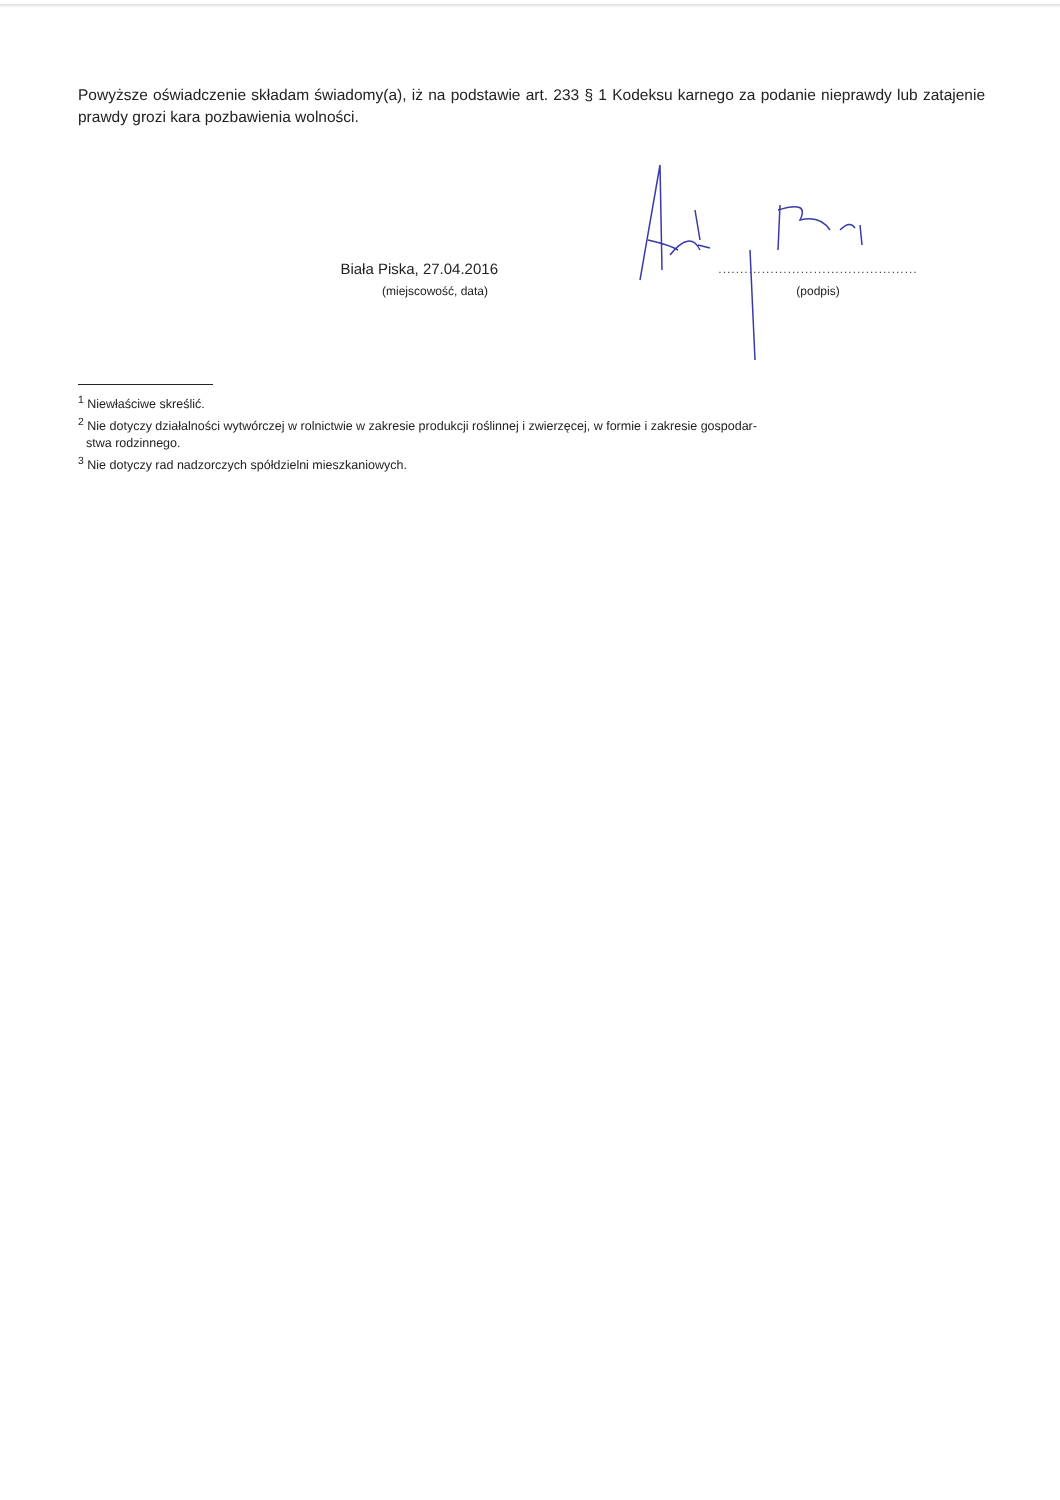Powyższe oświadczenie składam świadomy(a), iż na podstawie art. 233 § 1 Kodeksu karnego za podanie nieprawdy lub zatajenie prawdy grozi kara pozbawienia wolności.
Biała Piska, 27.04.2016
(miejscowość, data)
..............................................
(podpis)
<sup>1</sup> Niewłaściwe skreślić.
<sup>2</sup> Nie dotyczy działalności wytwórczej w rolnictwie w zakresie produkcji roślinnej i zwierzęcej, w formie i zakresie gospodar-
stwa rodzinnego.
<sup>3</sup> Nie dotyczy rad nadzorczych spółdzielni mieszkaniowych.